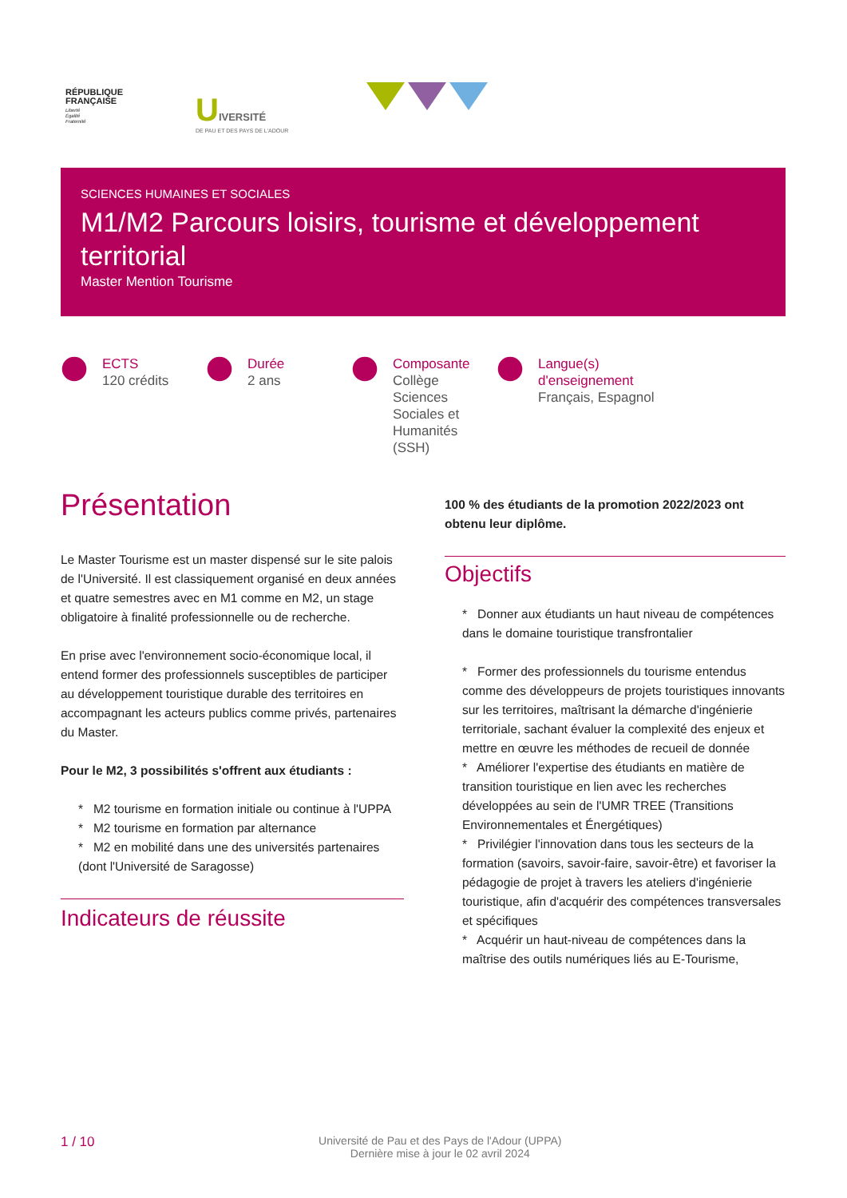RÉPUBLIQUE
FRANÇAISE
Liberté
Égalité
Fraternité
UIVERSITÉ
DE PAU ET DES PAYS DE L'ADOUR
SCIENCES HUMAINES ET SOCIALES
M1/M2 Parcours loisirs, tourisme et développement territorial
Master Mention Tourisme
ECTS
120 crédits
Durée
2 ans
Composante
Collège Sciences Sociales et Humanités (SSH)
Langue(s) d'enseignement
Français, Espagnol
Présentation
Le Master Tourisme est un master dispensé sur le site palois de l'Université. Il est classiquement organisé en deux années et quatre semestres avec en M1 comme en M2, un stage obligatoire à finalité professionnelle ou de recherche.
En prise avec l'environnement socio-économique local, il entend former des professionnels susceptibles de participer au développement touristique durable des territoires en accompagnant les acteurs publics comme privés, partenaires du Master.
Pour le M2, 3 possibilités s'offrent aux étudiants :
* M2 tourisme en formation initiale ou continue à l'UPPA
* M2 tourisme en formation par alternance
* M2 en mobilité dans une des universités partenaires (dont l'Université de Saragosse)
Indicateurs de réussite
100 % des étudiants de la promotion 2022/2023 ont obtenu leur diplôme.
Objectifs
* Donner aux étudiants un haut niveau de compétences dans le domaine touristique transfrontalier
* Former des professionnels du tourisme entendus comme des développeurs de projets touristiques innovants sur les territoires, maîtrisant la démarche d'ingénierie territoriale, sachant évaluer la complexité des enjeux et mettre en œuvre les méthodes de recueil de donnée
* Améliorer l'expertise des étudiants en matière de transition touristique en lien avec les recherches développées au sein de l'UMR TREE (Transitions Environnementales et Énergétiques)
* Privilégier l'innovation dans tous les secteurs de la formation (savoirs, savoir-faire, savoir-être) et favoriser la pédagogie de projet à travers les ateliers d'ingénierie touristique, afin d'acquérir des compétences transversales et spécifiques
* Acquérir un haut-niveau de compétences dans la maîtrise des outils numériques liés au E-Tourisme,
1 / 10 Université de Pau et des Pays de l'Adour (UPPA)
Dernière mise à jour le 02 avril 2024